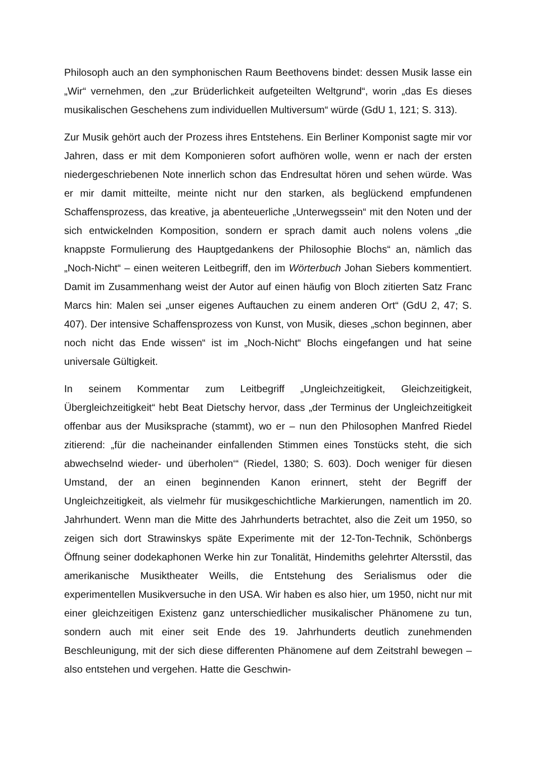Philosoph auch an den symphonischen Raum Beethovens bindet: dessen Musik lasse ein „Wir“ vernehmen, den „zur Brüderlichkeit aufgeteilten Weltgrund“, worin „das Es dieses musikalischen Geschehens zum individuellen Multiversum“ würde (GdU 1, 121; S. 313).
Zur Musik gehört auch der Prozess ihres Entstehens. Ein Berliner Komponist sagte mir vor Jahren, dass er mit dem Komponieren sofort aufhören wolle, wenn er nach der ersten niedergeschriebenen Note innerlich schon das Endresultat hören und sehen würde. Was er mir damit mitteilte, meinte nicht nur den starken, als beglückend empfundenen Schaffensprozess, das kreative, ja abenteuerliche „Unterwegssein“ mit den Noten und der sich entwickelnden Komposition, sondern er sprach damit auch nolens volens „die knappste Formulierung des Hauptgedankens der Philosophie Blochs“ an, nämlich das „Noch-Nicht“ – einen weiteren Leitbegriff, den im Wörterbuch Johan Siebers kommentiert. Damit im Zusammenhang weist der Autor auf einen häufig von Bloch zitierten Satz Franc Marcs hin: Malen sei „unser eigenes Auftauchen zu einem anderen Ort“ (GdU 2, 47; S. 407). Der intensive Schaffensprozess von Kunst, von Musik, dieses „schon beginnen, aber noch nicht das Ende wissen“ ist im „Noch-Nicht“ Blochs eingefangen und hat seine universale Gültigkeit.
In seinem Kommentar zum Leitbegriff „Ungleichzeitigkeit, Gleichzeitigkeit, Übergleichzeitigkeit“ hebt Beat Dietschy hervor, dass „der Terminus der Ungleichzeitigkeit offenbar aus der Musiksprache (stammt), wo er – nun den Philosophen Manfred Riedel zitierend: „für die nacheinander einfallenden Stimmen eines Tonstücks steht, die sich abwechselnd wieder- und überholen‘“ (Riedel, 1380; S. 603). Doch weniger für diesen Umstand, der an einen beginnenden Kanon erinnert, steht der Begriff der Ungleichzeitigkeit, als vielmehr für musikgeschichtliche Markierungen, namentlich im 20. Jahrhundert. Wenn man die Mitte des Jahrhunderts betrachtet, also die Zeit um 1950, so zeigen sich dort Strawinskys späte Experimente mit der 12-Ton-Technik, Schönbergs Öffnung seiner dodekaphonen Werke hin zur Tonalität, Hindemiths gelehrter Altersstil, das amerikanische Musiktheater Weills, die Entstehung des Serialismus oder die experimentellen Musikversuche in den USA. Wir haben es also hier, um 1950, nicht nur mit einer gleichzeitigen Existenz ganz unterschiedlicher musikalischer Phänomene zu tun, sondern auch mit einer seit Ende des 19. Jahrhunderts deutlich zunehmenden Beschleunigung, mit der sich diese differenten Phänomene auf dem Zeitstrahl bewegen – also entstehen und vergehen. Hatte die Geschwin-